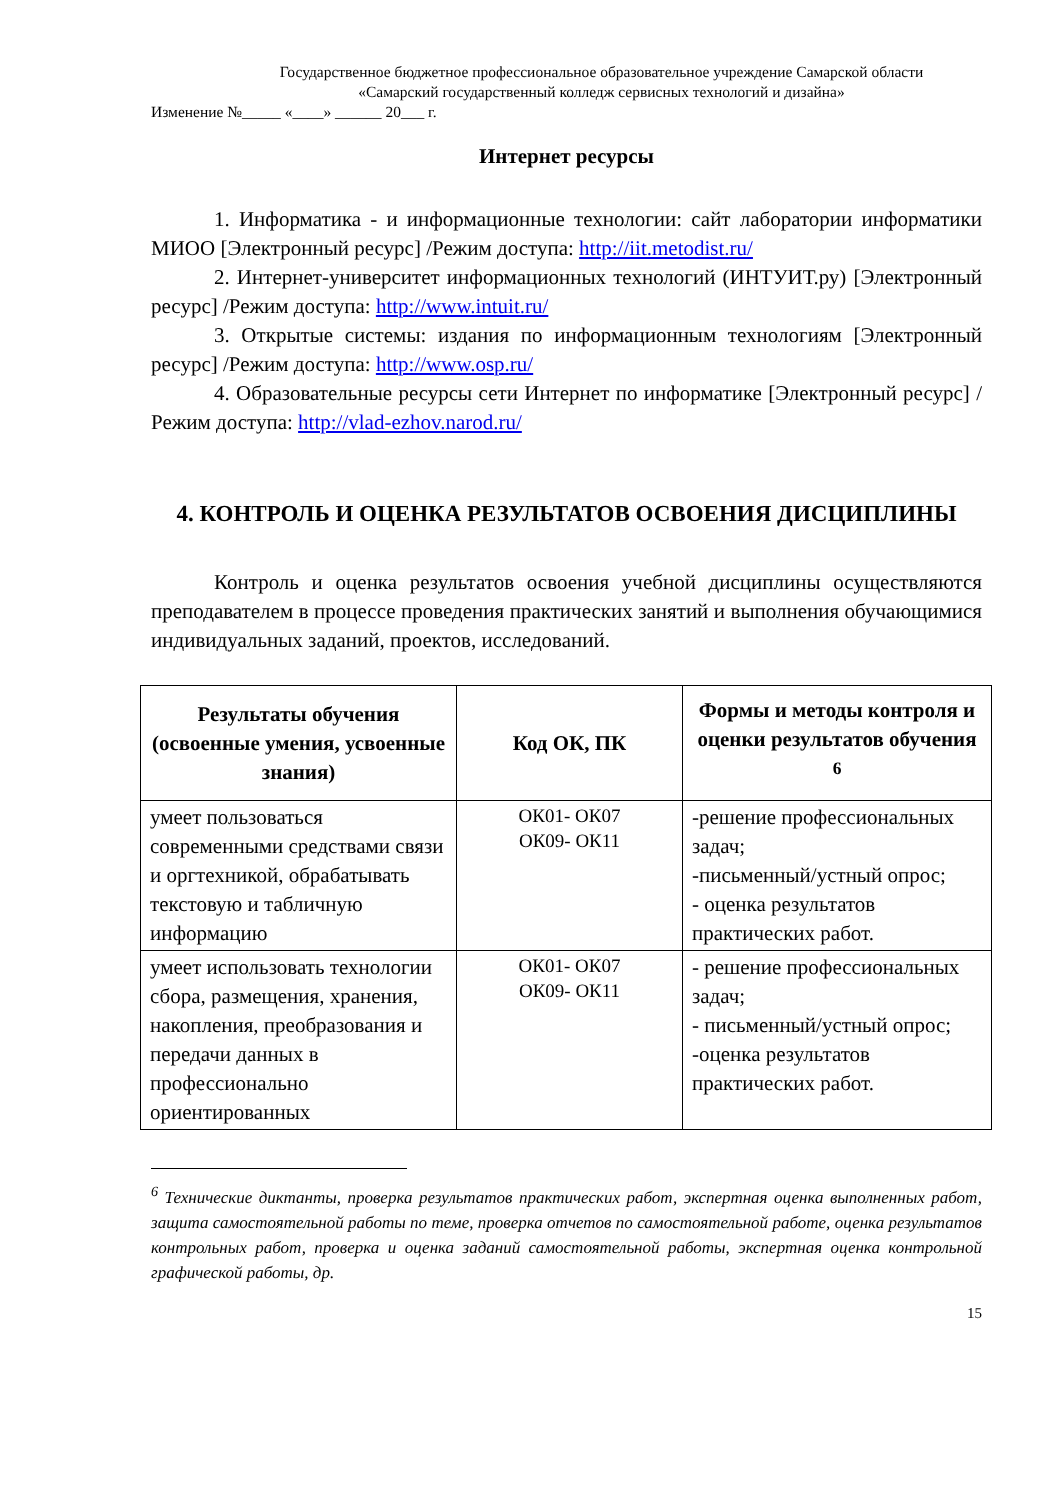Государственное бюджетное профессиональное образовательное учреждение Самарской области
«Самарский государственный колледж сервисных технологий и дизайна»
Изменение №_____ «____» ______ 20___ г.
Интернет ресурсы
1. Информатика - и информационные технологии: сайт лаборатории информатики МИОО [Электронный ресурс] /Режим доступа: http://iit.metodist.ru/
2. Интернет-университет информационных технологий (ИНТУИТ.ру) [Электронный ресурс] /Режим доступа: http://www.intuit.ru/
3. Открытые системы: издания по информационным технологиям [Электронный ресурс] /Режим доступа: http://www.osp.ru/
4. Образовательные ресурсы сети Интернет по информатике [Электронный ресурс] /Режим доступа: http://vlad-ezhov.narod.ru/
4. КОНТРОЛЬ И ОЦЕНКА РЕЗУЛЬТАТОВ ОСВОЕНИЯ ДИСЦИПЛИНЫ
Контроль и оценка результатов освоения учебной дисциплины осуществляются преподавателем в процессе проведения практических занятий и выполнения обучающимися индивидуальных заданий, проектов, исследований.
| Результаты обучения (освоенные умения, усвоенные знания) | Код ОК, ПК | Формы и методы контроля и оценки результатов обучения <sup>6</sup> |
| --- | --- | --- |
| умеет пользоваться современными средствами связи и оргтехникой, обрабатывать текстовую и табличную информацию | ОК01- ОК07 ОК09- ОК11 | -решение профессиональных задач; -письменный/устный опрос; - оценка результатов практических работ. |
| умеет использовать технологии сбора, размещения, хранения, накопления, преобразования и передачи данных в профессионально ориентированных | ОК01- ОК07 ОК09- ОК11 | - решение профессиональных задач; - письменный/устный опрос; -оценка результатов практических работ. |
<sup>6</sup> Технические диктанты, проверка результатов практических работ, экспертная оценка выполненных работ, защита самостоятельной работы по теме, проверка отчетов по самостоятельной работе, оценка результатов контрольных работ, проверка и оценка заданий самостоятельной работы, экспертная оценка контрольной графической работы, др.
15